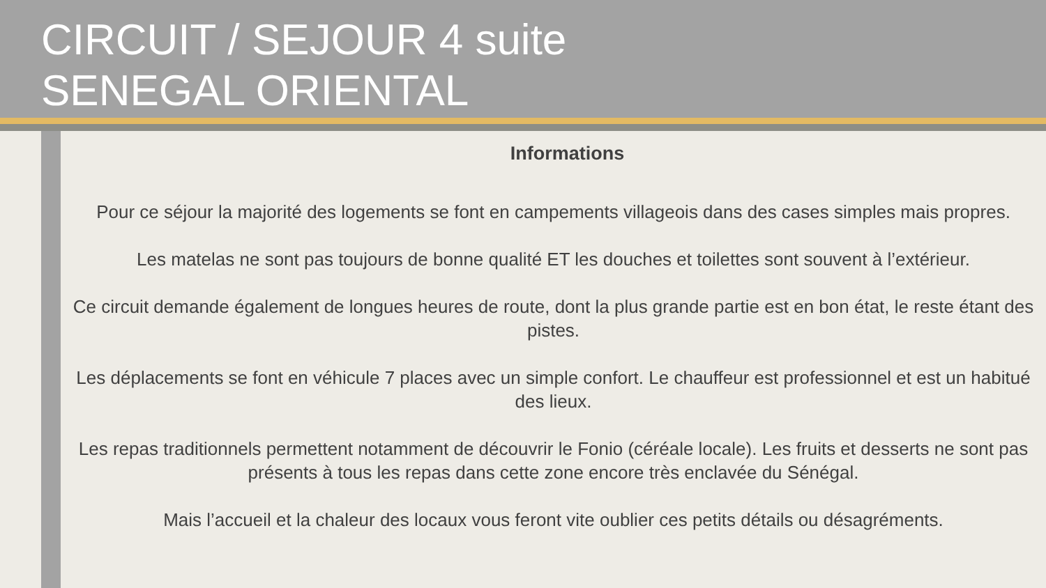CIRCUIT / SEJOUR 4 suite
SENEGAL ORIENTAL
Informations
Pour ce séjour la majorité des logements se font en campements villageois dans des cases simples mais propres.
Les matelas ne sont pas toujours de bonne qualité ET les douches et toilettes sont souvent à l’extérieur.
Ce circuit demande également de longues heures de route, dont la plus grande partie est en bon état, le reste étant des pistes.
Les déplacements se font en véhicule 7 places avec un simple confort. Le chauffeur est professionnel et est un habitué des lieux.
Les repas traditionnels permettent notamment de découvrir le Fonio (céréale locale). Les fruits et desserts ne sont pas présents à tous les repas dans cette zone encore très enclavée du Sénégal.
Mais l’accueil et la chaleur des locaux vous feront vite oublier ces petits détails ou désagréments.